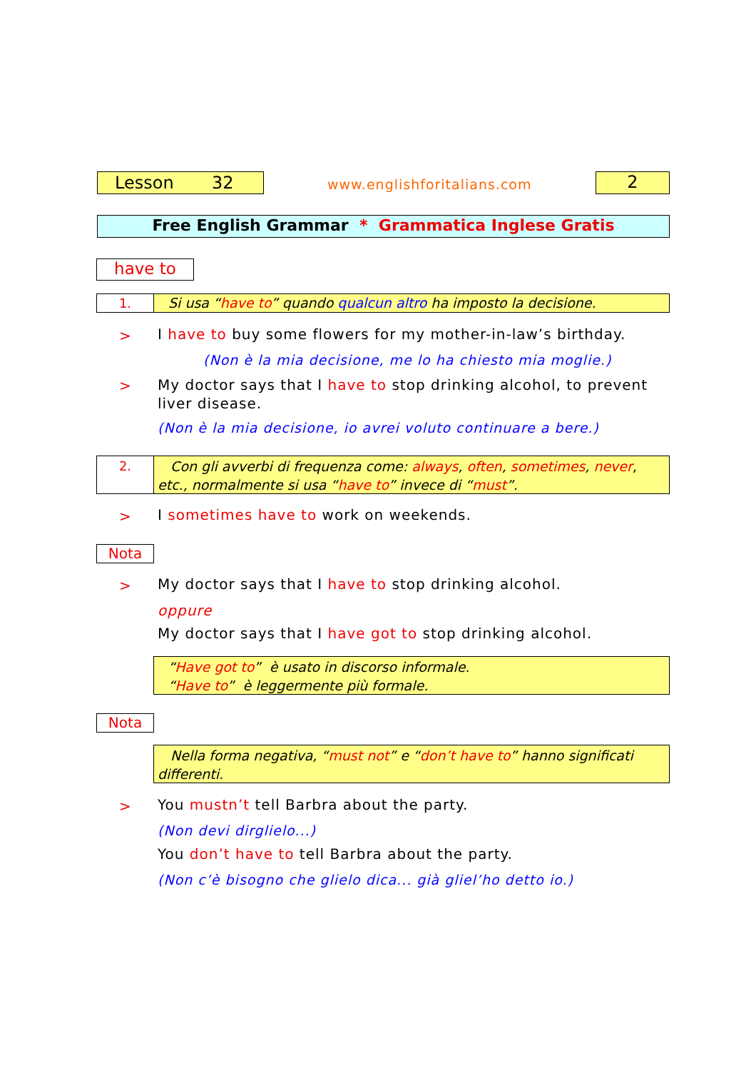Lesson 32 www.englishforitalians.com 2
Free English Grammar * Grammatica Inglese Gratis
have to
1. Si usa “have to” quando qualcun altro ha imposto la decisione.
>
I have to buy some flowers for my mother-in-law’s birthday.
(Non è la mia decisione, me lo ha chiesto mia moglie.)
>
My doctor says that I have to stop drinking alcohol, to prevent liver disease.
(Non è la mia decisione, io avrei voluto continuare a bere.)
2.
Con gli avverbi di frequenza come: always, often, sometimes, never, etc., normalmente si usa “have to” invece di “must”.
>
I sometimes have to work on weekends.
Nota
>
My doctor says that I have to stop drinking alcohol.
oppure
My doctor says that I have got to stop drinking alcohol.
“Have got to” è usato in discorso informale.
“Have to” è leggermente più formale.
Nota
Nella forma negativa, “must not” e “don’t have to” hanno significati differenti.
>
You mustn’t tell Barbra about the party.
(Non devi dirglielo...)
You don’t have to tell Barbra about the party.
(Non c’è bisogno che glielo dica... già gliel’ho detto io.)